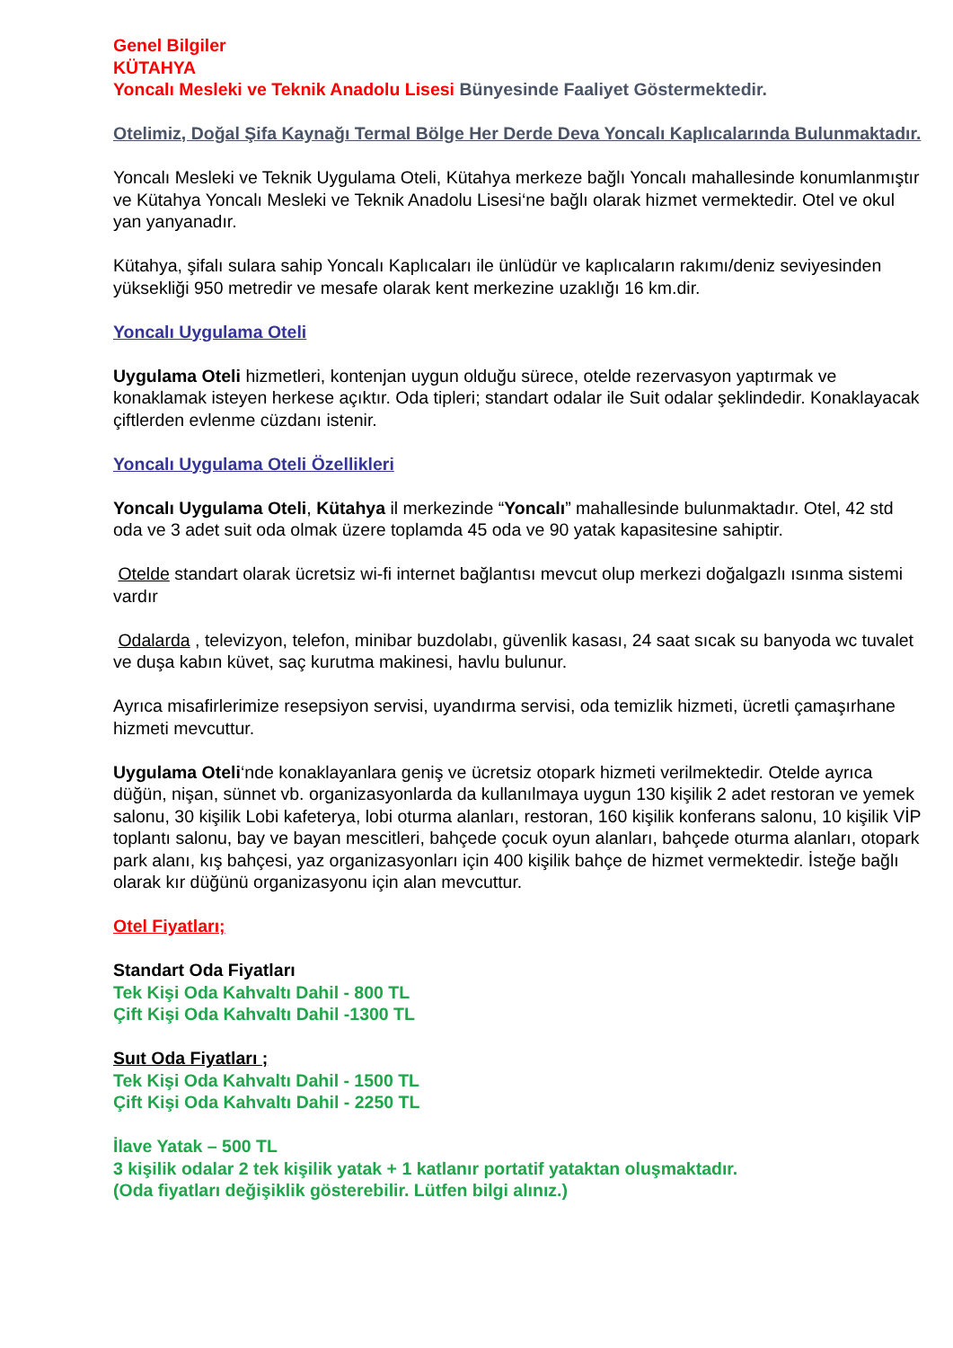Genel Bilgiler
KÜTAHYA
Yoncalı Mesleki ve Teknik Anadolu Lisesi Bünyesinde Faaliyet Göstermektedir.
Otelimiz, Doğal Şifa Kaynağı Termal Bölge Her Derde Deva Yoncalı Kaplıcalarında Bulunmaktadır.
Yoncalı Mesleki ve Teknik Uygulama Oteli, Kütahya merkeze bağlı Yoncalı mahallesinde konumlanmıştır ve Kütahya Yoncalı Mesleki ve Teknik Anadolu Lisesi‘ne bağlı olarak hizmet vermektedir. Otel ve okul yan yanyanadır.
Kütahya, şifalı sulara sahip Yoncalı Kaplıcaları ile ünlüdür ve kaplıcaların rakımı/deniz seviyesinden yüksekliği 950 metredir ve mesafe olarak kent merkezine uzaklığı 16 km.dir.
Yoncalı Uygulama Oteli
Uygulama Oteli hizmetleri, kontenjan uygun olduğu sürece, otelde rezervasyon yaptırmak ve konaklamak isteyen herkese açıktır. Oda tipleri; standart odalar ile Suit odalar şeklindedir. Konaklayacak çiftlerden evlenme cüzdanı istenir.
Yoncalı Uygulama Oteli Özellikleri
Yoncalı Uygulama Oteli, Kütahya il merkezinde “Yoncalı” mahallesinde bulunmaktadır. Otel, 42 std oda ve 3 adet suit oda olmak üzere toplamda 45 oda ve 90 yatak kapasitesine sahiptir.
Otelde standart olarak ücretsiz wi-fi internet bağlantısı mevcut olup merkezi doğalgazlı ısınma sistemi vardır
Odalarda , televizyon, telefon, minibar buzdolabı, güvenlik kasası, 24 saat sıcak su banyoda wc tuvalet ve duşa kabın küvet, saç kurutma makinesi, havlu bulunur.
Ayrıca misafirlerimize resepsiyon servisi, uyandırma servisi, oda temizlik hizmeti, ücretli çamaşırhane hizmeti mevcuttur.
Uygulama Oteli‘nde konaklayanlara geniş ve ücretsiz otopark hizmeti verilmektedir. Otelde ayrıca düğün, nişan, sünnet vb. organizasyonlarda da kullanılmaya uygun 130 kişilik 2 adet restoran ve yemek salonu, 30 kişilik Lobi kafeterya, lobi oturma alanları, restoran, 160 kişilik konferans salonu, 10 kişilik VİP toplantı salonu, bay ve bayan mescitleri, bahçede çocuk oyun alanları, bahçede oturma alanları, otopark park alanı, kış bahçesi, yaz organizasyonları için 400 kişilik bahçe de hizmet vermektedir. İsteğe bağlı olarak kır düğünü organizasyonu için alan mevcuttur.
Otel Fiyatları;
Standart Oda Fiyatları
Tek Kişi Oda Kahvaltı Dahil - 800 TL
Çift Kişi Oda Kahvaltı Dahil -1300 TL
Suıt Oda Fiyatları ;
Tek Kişi Oda Kahvaltı Dahil - 1500 TL
Çift Kişi Oda Kahvaltı Dahil - 2250 TL
İlave Yatak – 500 TL
3 kişilik odalar 2 tek kişilik yatak + 1 katlanır portatif yataktan oluşmaktadır.
(Oda fiyatları değişiklik gösterebilir. Lütfen bilgi alınız.)